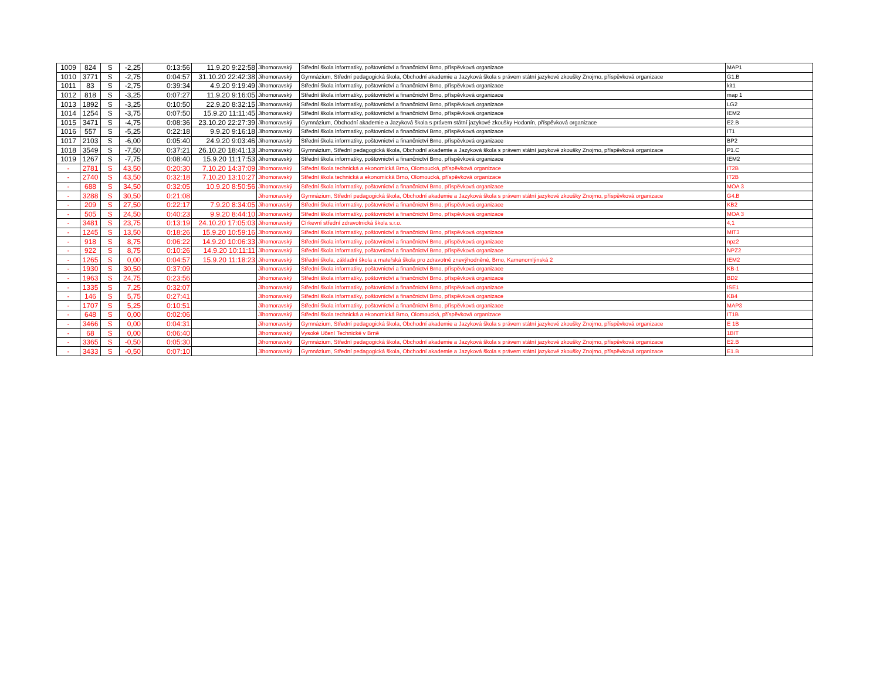| 1009 | 824 | S | -2,25 | 0:13:56 | 11.9.20 9:22:58 | Jihomoravský | Střední škola informatiky, poštovnictví a finančnictví Brno, příspěvková organizace | MAP1 |
| 1010 | 3771 | S | -2,75 | 0:04:57 | 31.10.20 22:42:38 | Jihomoravský | Gymnázium, Střední pedagogická škola, Obchodní akademie a Jazyková škola s právem státní jazykové zkoušky Znojmo, příspěvková organizace | G1.B |
| 1011 | 83 | S | -2,75 | 0:39:34 | 4.9.20 9:19:49 | Jihomoravský | Střední škola informatiky, poštovnictví a finančnictví Brno, příspěvková organizace | kit1 |
| 1012 | 818 | S | -3,25 | 0:07:27 | 11.9.20 9:16:05 | Jihomoravský | Střední škola informatiky, poštovnictví a finančnictví Brno, příspěvková organizace | map 1 |
| 1013 | 1892 | S | -3,25 | 0:10:50 | 22.9.20 8:32:15 | Jihomoravský | Střední škola informatiky, poštovnictví a finančnictví Brno, příspěvková organizace | LG2 |
| 1014 | 1254 | S | -3,75 | 0:07:50 | 15.9.20 11:11:45 | Jihomoravský | Střední škola informatiky, poštovnictví a finančnictví Brno, příspěvková organizace | IEM2 |
| 1015 | 3471 | S | -4,75 | 0:08:36 | 23.10.20 22:27:39 | Jihomoravský | Gymnázium, Obchodní akademie a Jazyková škola s právem státní jazykové zkoušky Hodonín, příspěvková organizace | E2.B |
| 1016 | 557 | S | -5,25 | 0:22:18 | 9.9.20 9:16:18 | Jihomoravský | Střední škola informatiky, poštovnictví a finančnictví Brno, příspěvková organizace | IT1 |
| 1017 | 2103 | S | -6,00 | 0:05:40 | 24.9.20 9:03:46 | Jihomoravský | Střední škola informatiky, poštovnictví a finančnictví Brno, příspěvková organizace | BP2 |
| 1018 | 3549 | S | -7,50 | 0:37:21 | 26.10.20 18:41:13 | Jihomoravský | Gymnázium, Střední pedagogická škola, Obchodní akademie a Jazyková škola s právem státní jazykové zkoušky Znojmo, příspěvková organizace | P1.C |
| 1019 | 1267 | S | -7,75 | 0:08:40 | 15.9.20 11:17:53 | Jihomoravský | Střední škola informatiky, poštovnictví a finančnictví Brno, příspěvková organizace | IEM2 |
| - | 2781 | S | 43,50 | 0:20:30 | 7.10.20 14:37:09 | Jihomoravský | Střední škola technická a ekonomická Brno, Olomoucká, příspěvková organizace | IT2B |
| - | 2740 | S | 43,50 | 0:32:18 | 7.10.20 13:10:27 | Jihomoravský | Střední škola technická a ekonomická Brno, Olomoucká, příspěvková organizace | IT2B |
| - | 688 | S | 34,50 | 0:32:05 | 10.9.20 8:50:56 | Jihomoravský | Střední škola informatiky, poštovnictví a finančnictví Brno, příspěvková organizace | MOA 3 |
| - | 3288 | S | 30,50 | 0:21:08 | | Jihomoravský | Gymnázium, Střední pedagogická škola, Obchodní akademie a Jazyková škola s právem státní jazykové zkoušky Znojmo, příspěvková organizace | G4.B |
| - | 209 | S | 27,50 | 0:22:17 | 7.9.20 8:34:05 | Jihomoravský | Střední škola informatiky, poštovnictví a finančnictví Brno, příspěvková organizace | KB2 |
| - | 505 | S | 24,50 | 0:40:23 | 9.9.20 8:44:10 | Jihomoravský | Střední škola informatiky, poštovnictví a finančnictví Brno, příspěvková organizace | MOA 3 |
| - | 3481 | S | 23,75 | 0:13:19 | 24.10.20 17:05:03 | Jihomoravský | Církevní střední zdravotnická škola s.r.o. | 4,1 |
| - | 1245 | S | 13,50 | 0:18:26 | 15.9.20 10:59:16 | Jihomoravský | Střední škola informatiky, poštovnictví a finančnictví Brno, příspěvková organizace | MIT3 |
| - | 918 | S | 8,75 | 0:06:22 | 14.9.20 10:06:33 | Jihomoravský | Střední škola informatiky, poštovnictví a finančnictví Brno, příspěvková organizace | npz2 |
| - | 922 | S | 8,75 | 0:10:26 | 14.9.20 10:11:11 | Jihomoravský | Střední škola informatiky, poštovnictví a finančnictví Brno, příspěvková organizace | NPZ2 |
| - | 1265 | S | 0,00 | 0:04:57 | 15.9.20 11:18:23 | Jihomoravský | Střední škola, základní škola a mateřská škola pro zdravotně znevýhodněné, Brno, Kamenomlýnská 2 | IEM2 |
| - | 1930 | S | 30,50 | 0:37:09 | | Jihomoravský | Střední škola informatiky, poštovnictví a finančnictví Brno, příspěvková organizace | KB-1 |
| - | 1963 | S | 24,75 | 0:23:56 | | Jihomoravský | Střední škola informatiky, poštovnictví a finančnictví Brno, příspěvková organizace | BD2 |
| - | 1335 | S | 7,25 | 0:32:07 | | Jihomoravský | Střední škola informatiky, poštovnictví a finančnictví Brno, příspěvková organizace | ISE1 |
| - | 146 | S | 5,75 | 0:27:41 | | Jihomoravský | Střední škola informatiky, poštovnictví a finančnictví Brno, příspěvková organizace | KB4 |
| - | 1707 | S | 5,25 | 0:10:51 | | Jihomoravský | Střední škola informatiky, poštovnictví a finančnictví Brno, příspěvková organizace | MAP3 |
| - | 648 | S | 0,00 | 0:02:06 | | Jihomoravský | Střední škola technická a ekonomická Brno, Olomoucká, příspěvková organizace | IT1B |
| - | 3466 | S | 0,00 | 0:04:31 | | Jihomoravský | Gymnázium, Střední pedagogická škola, Obchodní akademie a Jazyková škola s právem státní jazykové zkoušky Znojmo, příspěvková organizace | E 1B |
| - | 68 | S | 0,00 | 0:06:40 | | Jihomoravský | Vysoké Učení Technické v Brně | 1BIT |
| - | 3365 | S | -0,50 | 0:05:30 | | Jihomoravský | Gymnázium, Střední pedagogická škola, Obchodní akademie a Jazyková škola s právem státní jazykové zkoušky Znojmo, příspěvková organizace | E2.B |
| - | 3433 | S | -0,50 | 0:07:10 | | Jihomoravský | Gymnázium, Střední pedagogická škola, Obchodní akademie a Jazyková škola s právem státní jazykové zkoušky Znojmo, příspěvková organizace | E1.B |